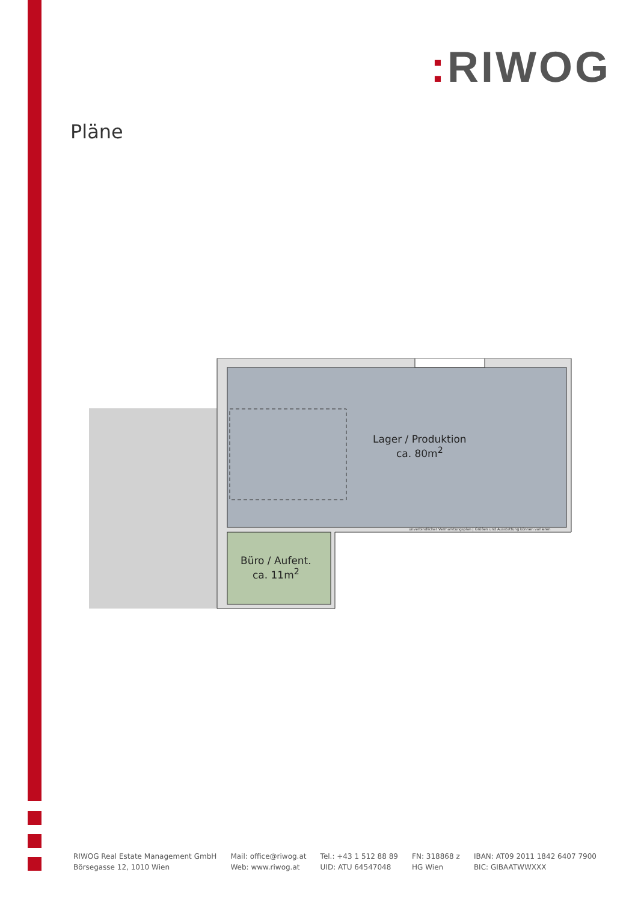: RIWOG
Pläne
Lager / Produktion
ca. 80m<sup>2</sup>
Büro / Aufent.
ca. 11m<sup>2</sup>
unverbindlicher Vermarktungsplan | Größen und Ausstattung können variieren
RIWOG Real Estate Management GmbH
Börsegasse 12, 1010 Wien
Mail: office@riwog.at
Web: www.riwog.at
Tel.: +43 1 512 88 89
UID: ATU 64547048
FN: 318868 z
HG Wien
IBAN: AT09 2011 1842 6407 7900
BIC: GIBAATWWXXX